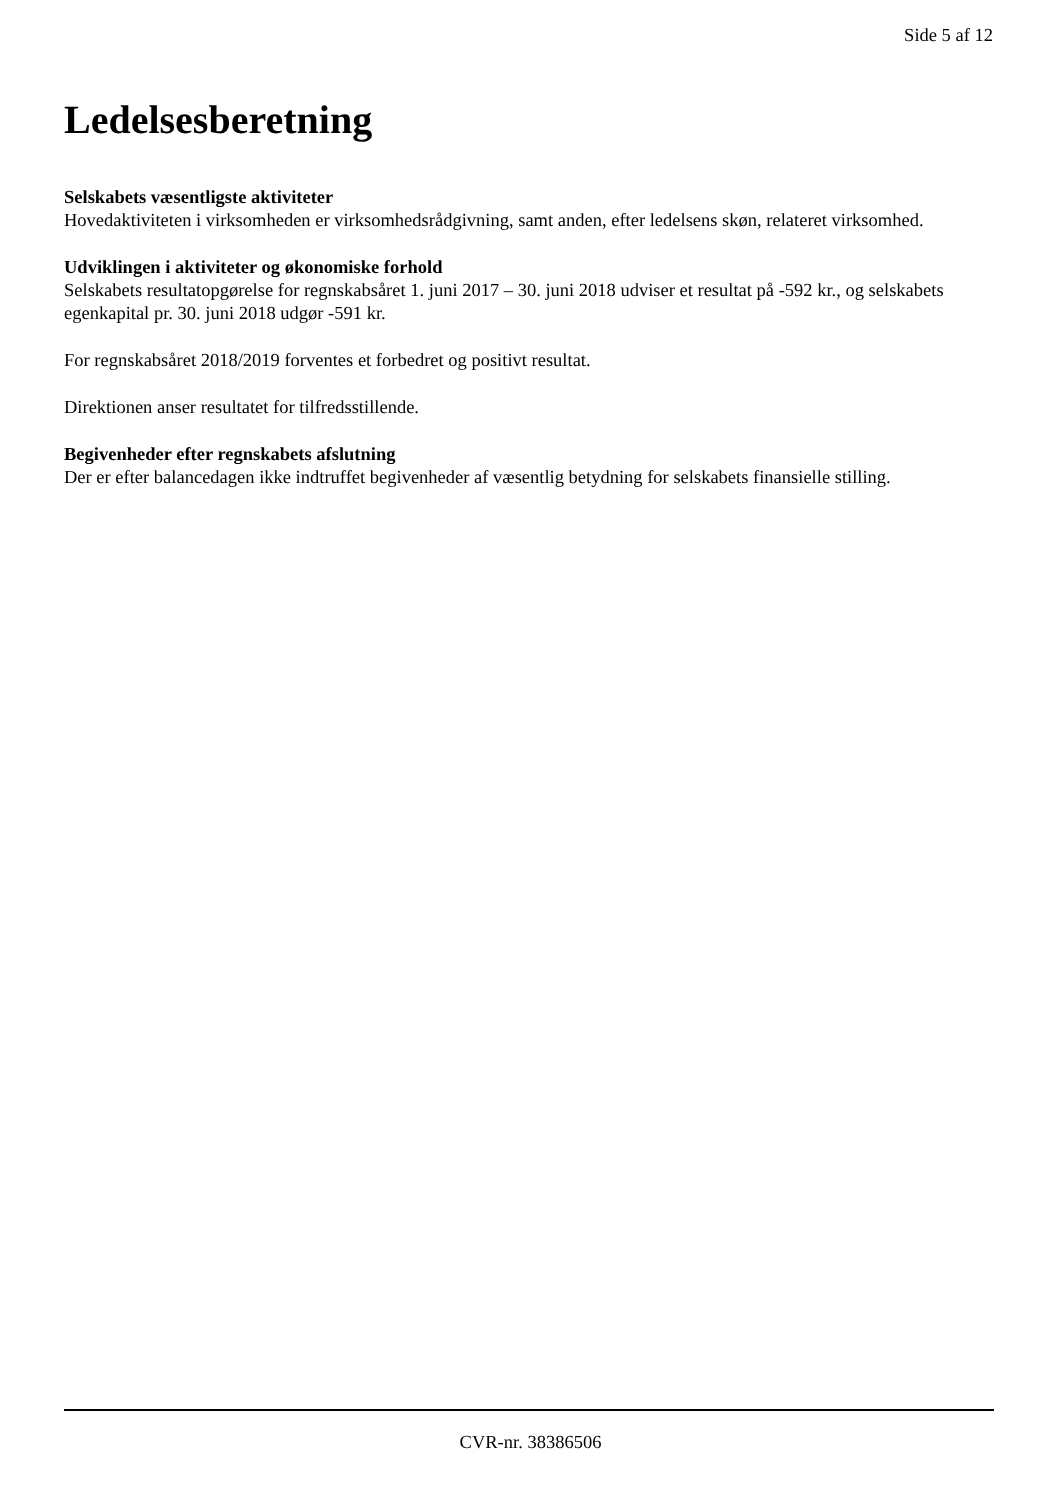Side 5 af 12
Ledelsesberetning
Selskabets væsentligste aktiviteter
Hovedaktiviteten i virksomheden er virksomhedsrådgivning, samt anden, efter ledelsens skøn, relateret virksomhed.
Udviklingen i aktiviteter og økonomiske forhold
Selskabets resultatopgørelse for regnskabsåret 1. juni 2017 – 30. juni 2018 udviser et resultat på -592 kr., og selskabets egenkapital pr. 30. juni 2018 udgør -591 kr.
For regnskabsåret 2018/2019 forventes et forbedret og positivt resultat.
Direktionen anser resultatet for tilfredsstillende.
Begivenheder efter regnskabets afslutning
Der er efter balancedagen ikke indtruffet begivenheder af væsentlig betydning for selskabets finansielle stilling.
CVR-nr. 38386506